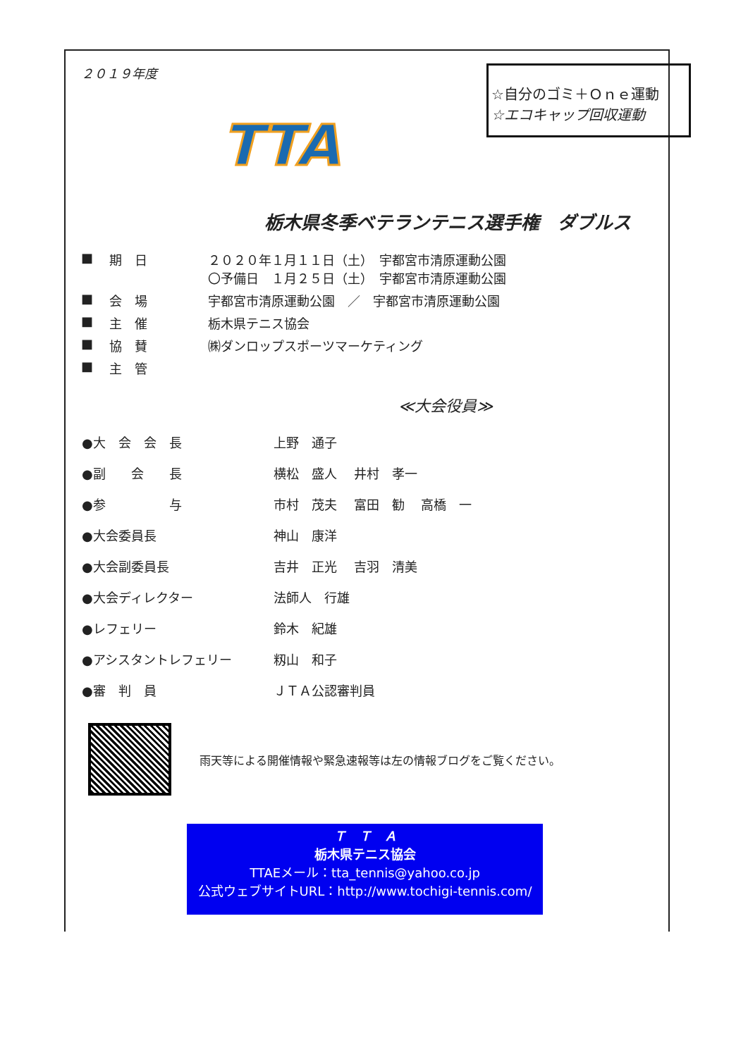２０１９年度
TTA
☆自分のゴミ＋Ｏｎｅ運動
☆エコキャップ回収運動
栃木県冬季ベテランテニス選手権　ダブルス
| ■ | 期 日 | ２０２０年１月１１日（土） 宇都宮市清原運動公園 〇予備日 １月２５日（土） 宇都宮市清原運動公園 |
| ■ | 会 場 | 宇都宮市清原運動公園 ／ 宇都宮市清原運動公園 |
| ■ | 主 催 | 栃木県テニス協会 |
| ■ | 協 賛 | ㈱ダンロップスポーツマーケティング |
| ■ | 主 管 | |
≪大会役員≫
| ●大 会 会 長 | 上野 通子 |
| ●副 会 長 | 横松 盛人 井村 孝一 |
| ●参 与 | 市村 茂夫 富田 勧 高橋 一 |
| ●大会委員長 | 神山 康洋 |
| ●大会副委員長 | 吉井 正光 吉羽 清美 |
| ●大会ディレクター | 法師人 行雄 |
| ●レフェリー | 鈴木 紀雄 |
| ●アシスタントレフェリー | 籾山 和子 |
| ●審 判 員 | ＪＴＡ公認審判員 |
雨天等による開催情報や緊急速報等は左の情報ブログをご覧ください。
Ｔ　Ｔ　Ａ
栃木県テニス協会
TTAEメール：tta_tennis@yahoo.co.jp
公式ウェブサイトURL：http://www.tochigi-tennis.com/